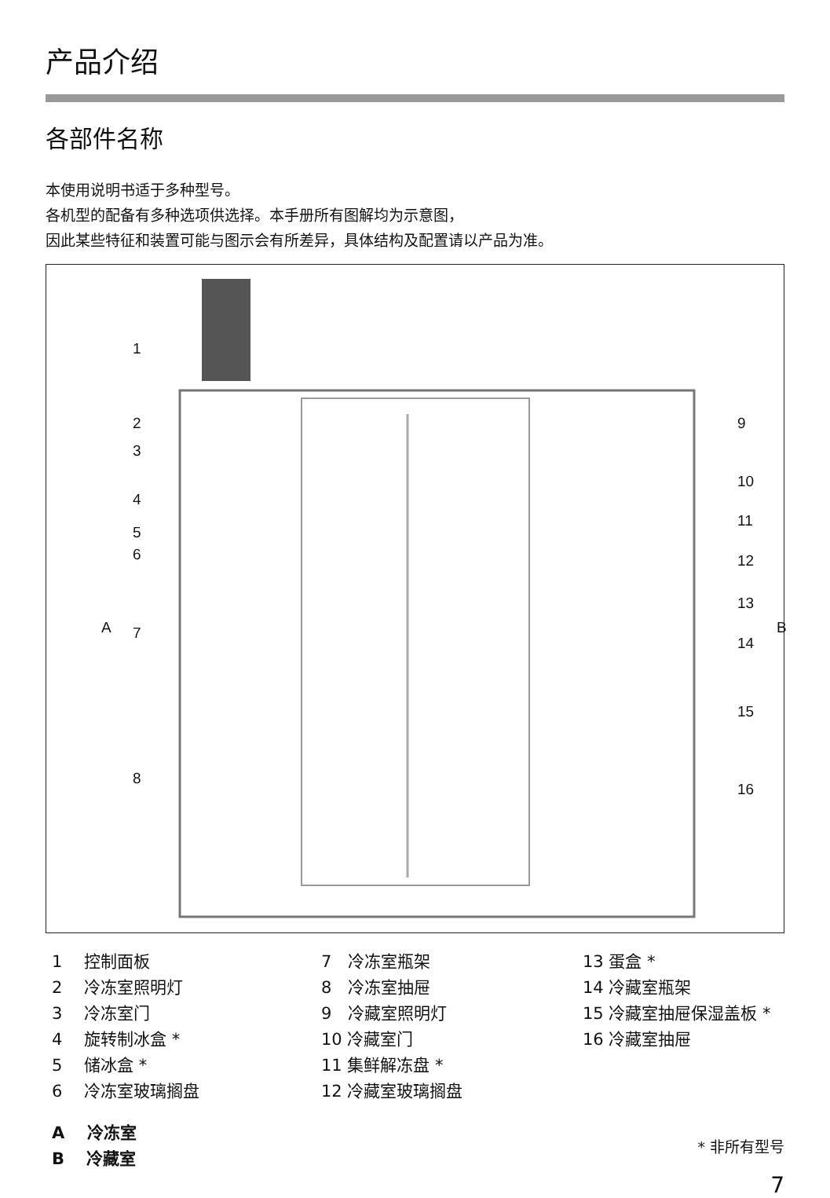产品介绍
各部件名称
本使用说明书适于多种型号。
各机型的配备有多种选项供选择。本手册所有图解均为示意图，
因此某些特征和装置可能与图示会有所差异，具体结构及配置请以产品为准。
1
2
3
4
5
6
7
8
A
9
10
11
12
13
14
15
16
B
1　 控制面板
2　 冷冻室照明灯
3　 冷冻室门
4　 旋转制冰盒 *
5　 储冰盒 *
6　 冷冻室玻璃搁盘
7　冷冻室瓶架
8　冷冻室抽屉
9　冷藏室照明灯
10 冷藏室门
11 集鲜解冻盘 *
12 冷藏室玻璃搁盘
13 蛋盒 *
14 冷藏室瓶架
15 冷藏室抽屉保湿盖板 *
16 冷藏室抽屉
A　 冷冻室
B　 冷藏室
* 非所有型号
7